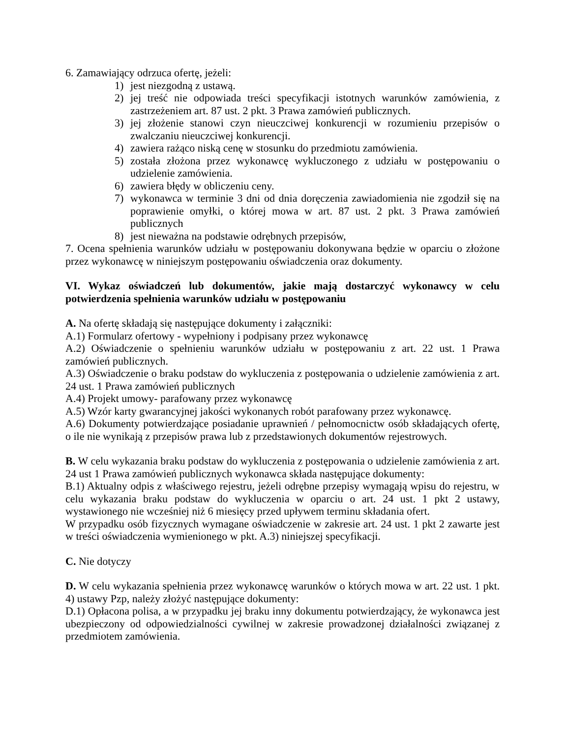6. Zamawiający odrzuca ofertę, jeżeli:
1) jest niezgodną z ustawą.
2) jej treść nie odpowiada treści specyfikacji istotnych warunków zamówienia, z zastrzeżeniem art. 87 ust. 2 pkt. 3 Prawa zamówień publicznych.
3) jej złożenie stanowi czyn nieuczciwej konkurencji w rozumieniu przepisów o zwalczaniu nieuczciwej konkurencji.
4) zawiera rażąco niską cenę w stosunku do przedmiotu zamówienia.
5) została złożona przez wykonawcę wykluczonego z udziału w postępowaniu o udzielenie zamówienia.
6) zawiera błędy w obliczeniu ceny.
7) wykonawca w terminie 3 dni od dnia doręczenia zawiadomienia nie zgodził się na poprawienie omyłki, o której mowa w art. 87 ust. 2 pkt. 3 Prawa zamówień publicznych
8) jest nieważna na podstawie odrębnych przepisów,
7. Ocena spełnienia warunków udziału w postępowaniu dokonywana będzie w oparciu o złożone przez wykonawcę w niniejszym postępowaniu oświadczenia oraz dokumenty.
VI. Wykaz oświadczeń lub dokumentów, jakie mają dostarczyć wykonawcy w celu potwierdzenia spełnienia warunków udziału w postępowaniu
A. Na ofertę składają się następujące dokumenty i załączniki:
A.1) Formularz ofertowy - wypełniony i podpisany przez wykonawcę
A.2) Oświadczenie o spełnieniu warunków udziału w postępowaniu z art. 22 ust. 1 Prawa zamówień publicznych.
A.3) Oświadczenie o braku podstaw do wykluczenia z postępowania o udzielenie zamówienia z art. 24 ust. 1 Prawa zamówień publicznych
A.4) Projekt umowy- parafowany przez wykonawcę
A.5) Wzór karty gwarancyjnej jakości wykonanych robót parafowany przez wykonawcę.
A.6) Dokumenty potwierdzające posiadanie uprawnień / pełnomocnictw osób składających ofertę, o ile nie wynikają z przepisów prawa lub z przedstawionych dokumentów rejestrowych.
B. W celu wykazania braku podstaw do wykluczenia z postępowania o udzielenie zamówienia z art. 24 ust 1 Prawa zamówień publicznych wykonawca składa następujące dokumenty:
B.1) Aktualny odpis z właściwego rejestru, jeżeli odrębne przepisy wymagają wpisu do rejestru, w celu wykazania braku podstaw do wykluczenia w oparciu o art. 24 ust. 1 pkt 2 ustawy, wystawionego nie wcześniej niż 6 miesięcy przed upływem terminu składania ofert.
W przypadku osób fizycznych wymagane oświadczenie w zakresie art. 24 ust. 1 pkt 2 zawarte jest w treści oświadczenia wymienionego w pkt. A.3) niniejszej specyfikacji.
C. Nie dotyczy
D. W celu wykazania spełnienia przez wykonawcę warunków o których mowa w art. 22 ust. 1 pkt. 4) ustawy Pzp, należy złożyć następujące dokumenty:
D.1) Opłacona polisa, a w przypadku jej braku inny dokumentu potwierdzający, że wykonawca jest ubezpieczony od odpowiedzialności cywilnej w zakresie prowadzonej działalności związanej z przedmiotem zamówienia.